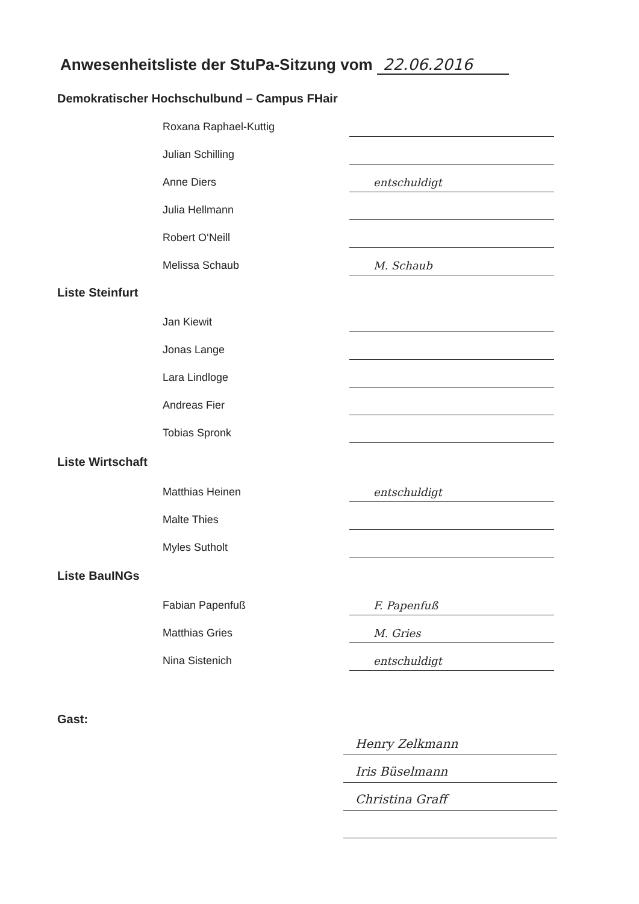Anwesenheitsliste der StuPa-Sitzung vom 22.06.2016
Demokratischer Hochschulbund – Campus FHair
Roxana Raphael-Kuttig
Julian Schilling
Anne Diers
entschuldigt
Julia Hellmann
Robert O‘Neill
Melissa Schaub
M. Schaub
Liste Steinfurt
Jan Kiewit
Jonas Lange
Lara Lindloge
Andreas Fier
Tobias Spronk
Liste Wirtschaft
Matthias Heinen
entschuldigt
Malte Thies
Myles Sutholt
Liste BauINGs
Fabian Papenfuß
F. Papenfuß
Matthias Gries
M. Gries
Nina Sistenich
entschuldigt
Gast:
Henry Zelkmann
Iris Büselmann
Christina Graff